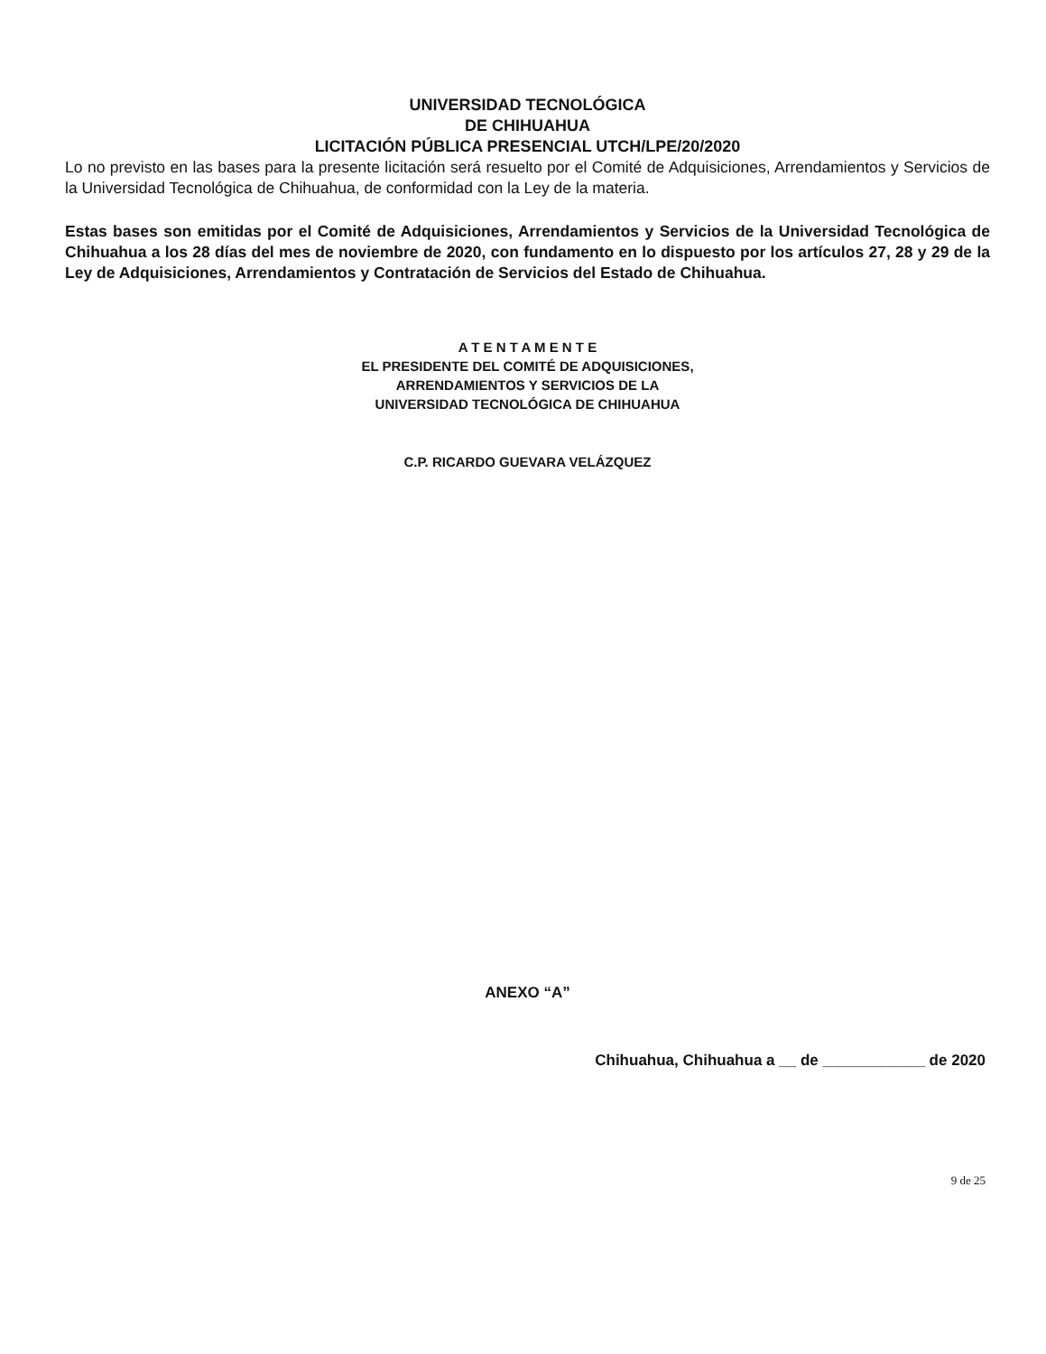UNIVERSIDAD TECNOLÓGICA
DE CHIHUAHUA
LICITACIÓN PÚBLICA PRESENCIAL UTCH/LPE/20/2020
Lo no previsto en las bases para la presente licitación será resuelto por el Comité de Adquisiciones, Arrendamientos y Servicios de la Universidad Tecnológica de Chihuahua, de conformidad con la Ley de la materia.
Estas bases son emitidas por el Comité de Adquisiciones, Arrendamientos y Servicios de la Universidad Tecnológica de Chihuahua a los 28 días del mes de noviembre de 2020, con fundamento en lo dispuesto por los artículos 27, 28 y 29 de la Ley de Adquisiciones, Arrendamientos y Contratación de Servicios del Estado de Chihuahua.
A T E N T A M E N T E
EL PRESIDENTE DEL COMITÉ DE ADQUISICIONES,
ARRENDAMIENTOS Y SERVICIOS DE LA
UNIVERSIDAD TECNOLÓGICA DE CHIHUAHUA
C.P. RICARDO GUEVARA VELÁZQUEZ
ANEXO “A”
Chihuahua, Chihuahua a __ de ____________ de 2020
9 de 25